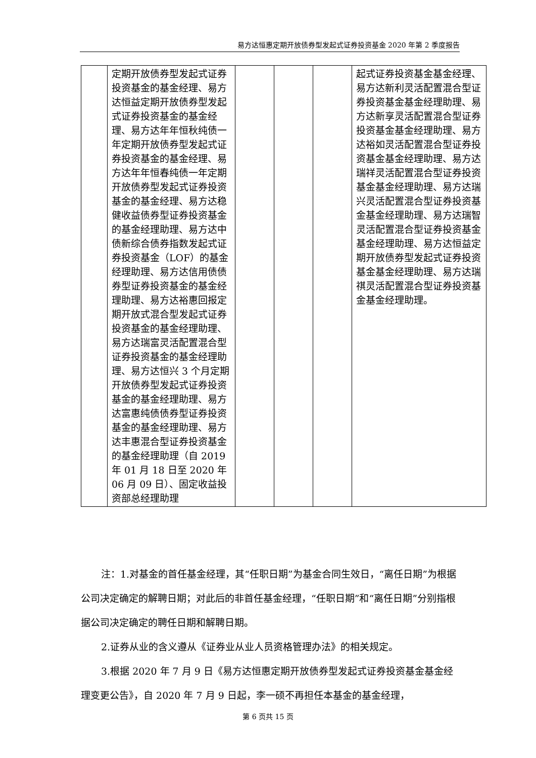易方达恒惠定期开放债券型发起式证券投资基金 2020 年第 2 季度报告
| | 定期开放债券型发起式证券投资基金的基金经理、易方达恒益定期开放债券型发起式证券投资基金的基金经理、易方达年年恒秋纯债一年定期开放债券型发起式证券投资基金的基金经理、易方达年年恒春纯债一年定期开放债券型发起式证券投资基金的基金经理、易方达稳健收益债券型证券投资基金的基金经理助理、易方达中债新综合债券指数发起式证券投资基金（LOF）的基金经理助理、易方达信用债债券型证券投资基金的基金经理助理、易方达裕惠回报定期开放式混合型发起式证券投资基金的基金经理助理、易方达瑞富灵活配置混合型证券投资基金的基金经理助理、易方达恒兴 3 个月定期开放债券型发起式证券投资基金的基金经理助理、易方达富惠纯债债券型证券投资基金的基金经理助理、易方达丰惠混合型证券投资基金的基金经理助理（自 2019 年 01 月 18 日至 2020 年 06 月 09 日）、固定收益投资部总经理助理 | | | | 起式证券投资基金基金经理、易方达新利灵活配置混合型证券投资基金基金经理助理、易方达新享灵活配置混合型证券投资基金基金经理助理、易方达裕如灵活配置混合型证券投资基金基金经理助理、易方达瑞祥灵活配置混合型证券投资基金基金经理助理、易方达瑞兴灵活配置混合型证券投资基金基金经理助理、易方达瑞智灵活配置混合型证券投资基金基金经理助理、易方达恒益定期开放债券型发起式证券投资基金基金经理助理、易方达瑞祺灵活配置混合型证券投资基金基金经理助理。 |
注：1.对基金的首任基金经理，其“任职日期”为基金合同生效日，“离任日期”为根据公司决定确定的解聘日期；对此后的非首任基金经理，“任职日期”和“离任日期”分别指根据公司决定确定的聘任日期和解聘日期。
2.证券从业的含义遵从《证券业从业人员资格管理办法》的相关规定。
3.根据 2020 年 7 月 9 日《易方达恒惠定期开放债券型发起式证券投资基金基金经理变更公告》，自 2020 年 7 月 9 日起，李一硕不再担任本基金的基金经理，
第 6 页共 15 页